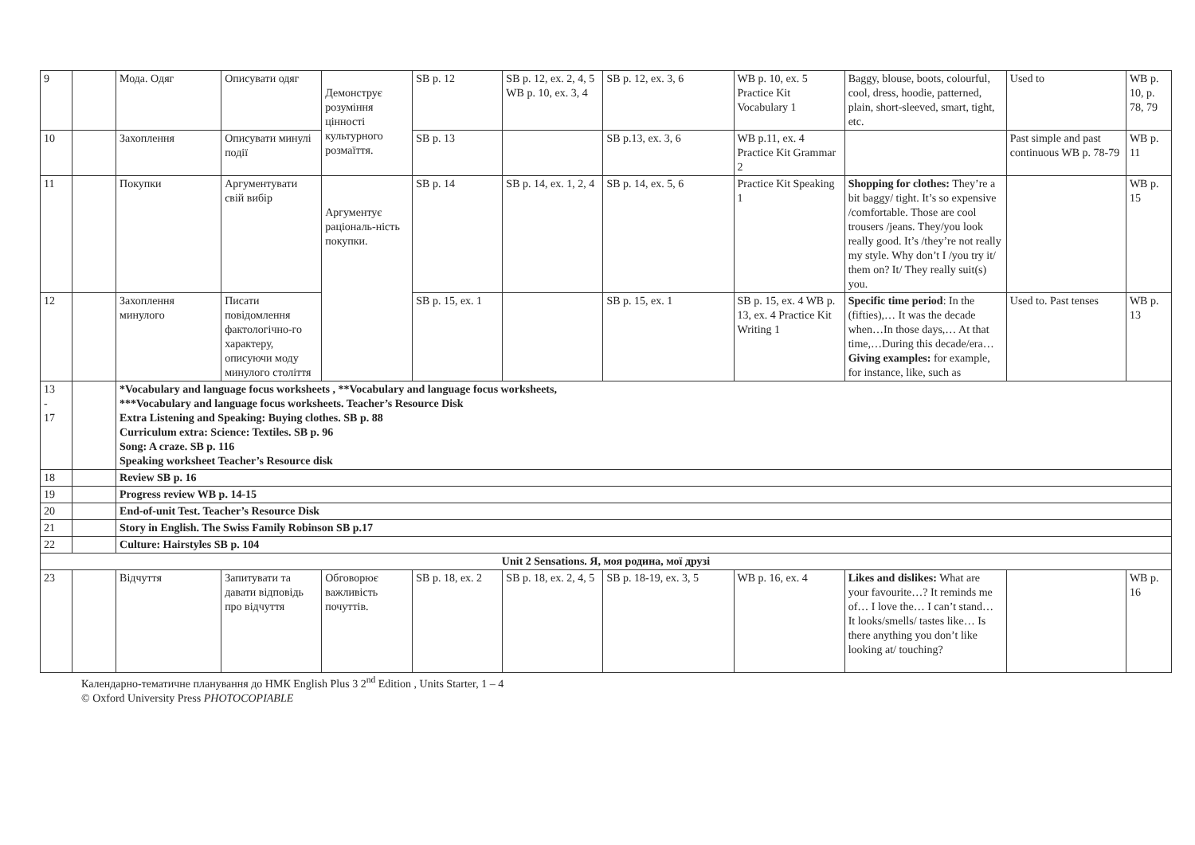| 9 | | Мода. Одяг | Описувати одяг | Демонструє розуміння цінності культурного розмаїття. | SB p. 12 | SB p. 12, ex. 2, 4, 5 WB p. 10, ex. 3, 4 | SB p. 12, ex. 3, 6 | WB p. 10, ex. 5 Practice Kit Vocabulary 1 | Baggy, blouse, boots, colourful, cool, dress, hoodie, patterned, plain, short-sleeved, smart, tight, etc. | Used to | WB p. 10, p. 78, 79 |
| 10 | | Захоплення | Описувати минулі події | | SB p. 13 | | SB p.13, ex. 3, 6 | WB p.11, ex. 4 Practice Kit Grammar 2 | | Past simple and past continuous WB p. 78-79 | WB p. 11 |
| 11 | | Покупки | Аргументувати свій вибір | Аргументує раціональ-ність покупки. | SB p. 14 | SB p. 14, ex. 1, 2, 4 | SB p. 14, ex. 5, 6 | Practice Kit Speaking 1 | Shopping for clothes: They’re a bit baggy/ tight. It’s so expensive /comfortable. Those are cool trousers /jeans. They/you look really good. It’s /they’re not really my style. Why don’t I /you try it/ them on? It/ They really suit(s) you. | | WB p. 15 |
| 12 | | Захоплення минулого | Писати повідомлення фактологічно-го характеру, описуючи моду минулого століття | | SB p. 15, ex. 1 | | SB p. 15, ex. 1 | SB p. 15, ex. 4 WB p. 13, ex. 4 Practice Kit Writing 1 | Specific time period : In the (fifties),… It was the decade when…In those days,… At that time,…During this decade/era… Giving examples: for example, for instance, like, such as | Used to. Past tenses | WB p. 13 |
| 13 - 17 | | *Vocabulary and language focus worksheets , **Vocabulary and language focus worksheets, ***Vocabulary and language focus worksheets. Teacher’s Resource Disk Extra Listening and Speaking: Buying clothes. SB p. 88 Curriculum extra: Science: Textiles. SB p. 96 Song: A craze. SB p. 116 Speaking worksheet Teacher’s Resource disk | | | | | | | | | |
| 18 | | Review SB p. 16 | | | | | | | | | |
| 19 | | Progress review WB p. 14-15 | | | | | | | | | |
| 20 | | End-of-unit Test. Teacher’s Resource Disk | | | | | | | | | |
| 21 | | Story in English. The Swiss Family Robinson SB p.17 | | | | | | | | | |
| 22 | | Culture: Hairstyles SB p. 104 | | | | | | | | | |
| Unit 2 Sensations. Я, моя родина, мої друзі | | | | | | | | | | | |
| 23 | | Відчуття | Запитувати та давати відповідь про відчуття | Обговорює важливість почуттів. | SB p. 18, ex. 2 | SB p. 18, ex. 2, 4, 5 | SB p. 18-19, ex. 3, 5 | WB p. 16, ex. 4 | Likes and dislikes: What are your favourite…? It reminds me of… I love the… I can’t stand… It looks/smells/ tastes like… Is there anything you don’t like looking at/ touching? | | WB p. 16 |
Календарно-тематичне планування до НМК English Plus 3 2<sup>nd</sup> Edition , Units Starter, 1 – 4
© Oxford University Press PHOTOCOPIABLE